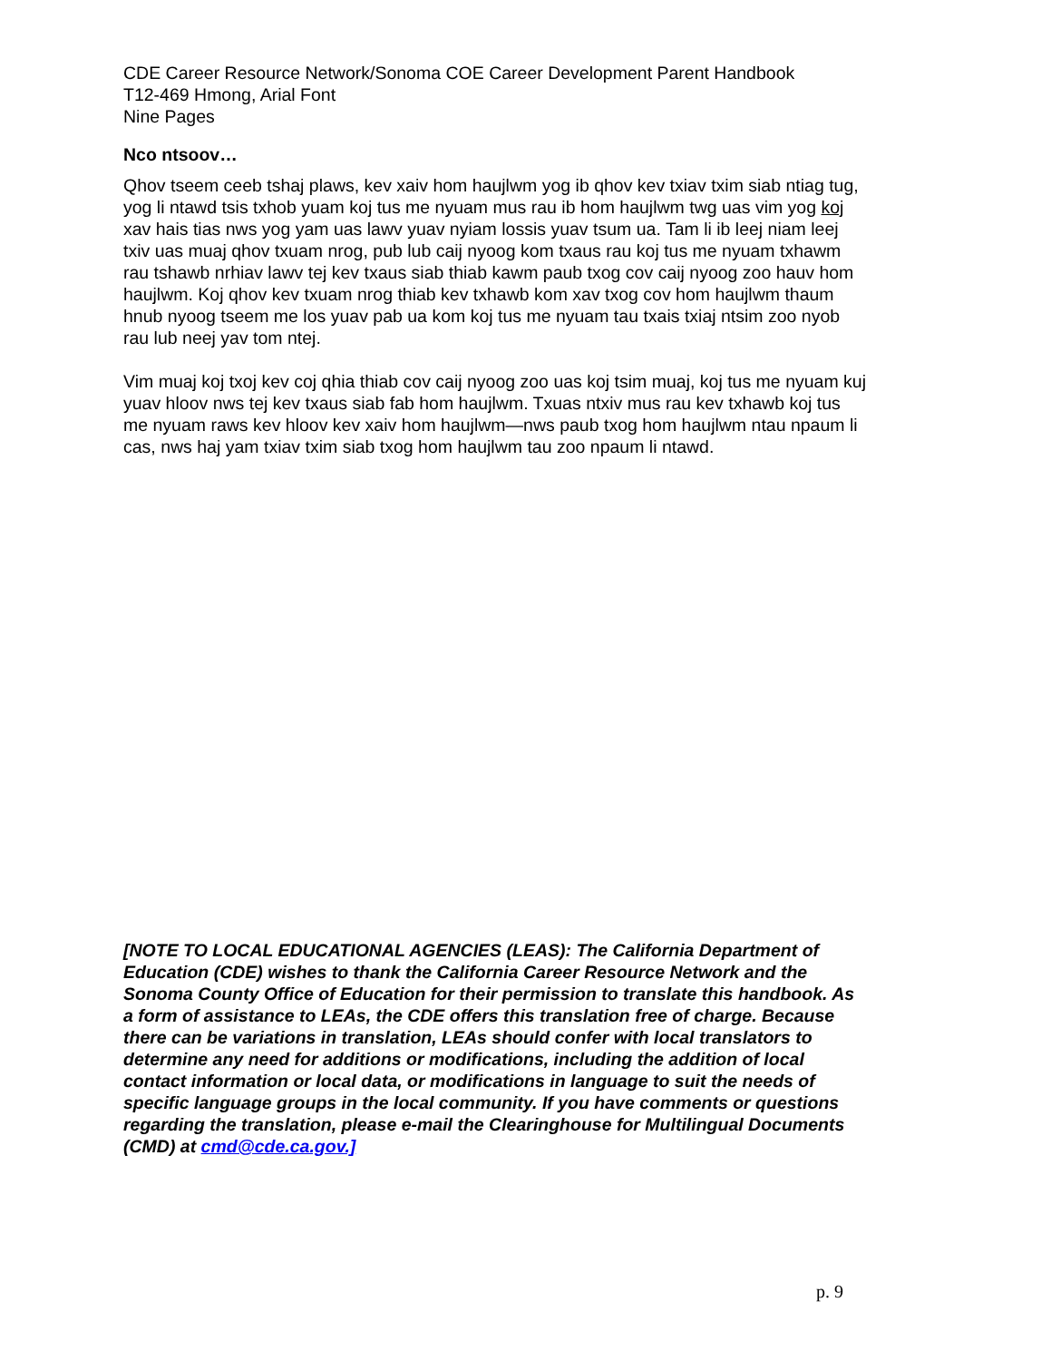CDE Career Resource Network/Sonoma COE Career Development Parent Handbook
T12-469 Hmong, Arial Font
Nine Pages
Nco ntsoov…
Qhov tseem ceeb tshaj plaws, kev xaiv hom haujlwm yog ib qhov kev txiav txim siab ntiag tug, yog li ntawd tsis txhob yuam koj tus me nyuam mus rau ib hom haujlwm twg uas vim yog koj xav hais tias nws yog yam uas lawv yuav nyiam lossis yuav tsum ua. Tam li ib leej niam leej txiv uas muaj qhov txuam nrog, pub lub caij nyoog kom txaus rau koj tus me nyuam txhawm rau tshawb nrhiav lawv tej kev txaus siab thiab kawm paub txog cov caij nyoog zoo hauv hom haujlwm. Koj qhov kev txuam nrog thiab kev txhawb kom xav txog cov hom haujlwm thaum hnub nyoog tseem me los yuav pab ua kom koj tus me nyuam tau txais txiaj ntsim zoo nyob rau lub neej yav tom ntej.
Vim muaj koj txoj kev coj qhia thiab cov caij nyoog zoo uas koj tsim muaj, koj tus me nyuam kuj yuav hloov nws tej kev txaus siab fab hom haujlwm. Txuas ntxiv mus rau kev txhawb koj tus me nyuam raws kev hloov kev xaiv hom haujlwm—nws paub txog hom haujlwm ntau npaum li cas, nws haj yam txiav txim siab txog hom haujlwm tau zoo npaum li ntawd.
[NOTE TO LOCAL EDUCATIONAL AGENCIES (LEAS): The California Department of Education (CDE) wishes to thank the California Career Resource Network and the Sonoma County Office of Education for their permission to translate this handbook. As a form of assistance to LEAs, the CDE offers this translation free of charge. Because there can be variations in translation, LEAs should confer with local translators to determine any need for additions or modifications, including the addition of local contact information or local data, or modifications in language to suit the needs of specific language groups in the local community. If you have comments or questions regarding the translation, please e-mail the Clearinghouse for Multilingual Documents (CMD) at cmd@cde.ca.gov.]
p. 9